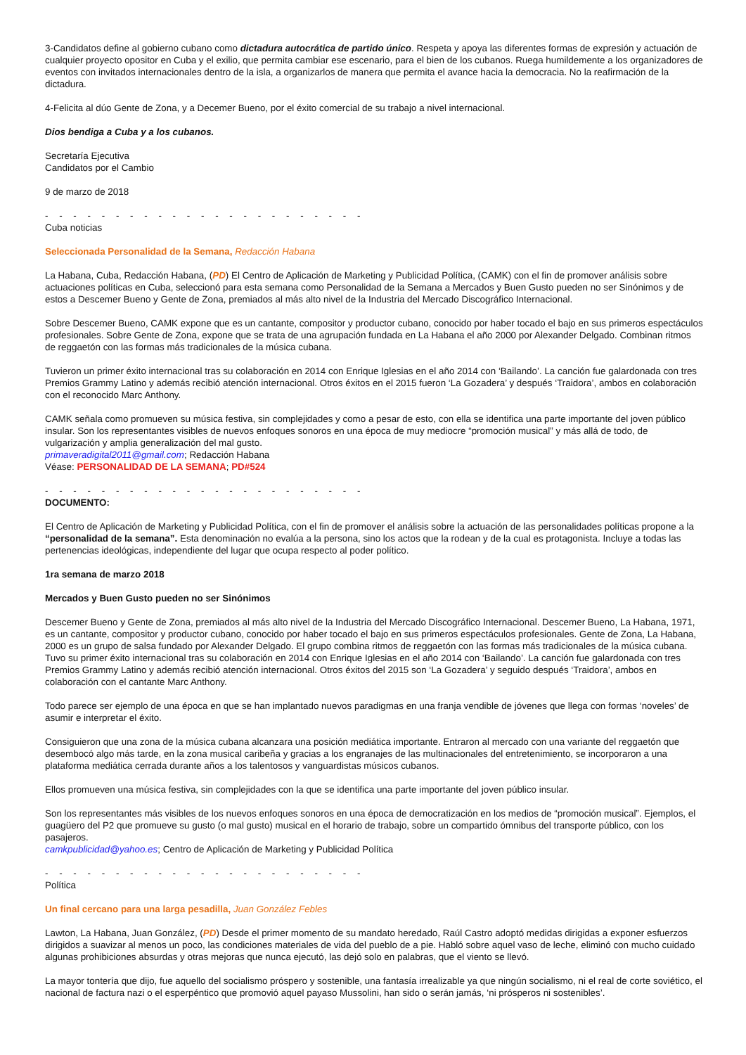3-Candidatos define al gobierno cubano como dictadura autocrática de partido único. Respeta y apoya las diferentes formas de expresión y actuación de cualquier proyecto opositor en Cuba y el exilio, que permita cambiar ese escenario, para el bien de los cubanos. Ruega humildemente a los organizadores de eventos con invitados internacionales dentro de la isla, a organizarlos de manera que permita el avance hacia la democracia. No la reafirmación de la dictadura.
4-Felicita al dúo Gente de Zona, y a Decemer Bueno, por el éxito comercial de su trabajo a nivel internacional.
Dios bendiga a Cuba y a los cubanos.
Secretaría Ejecutiva
Candidatos por el Cambio
9 de marzo de 2018
- - - - - - - - - - - - - - - - - - - - - - -
Cuba noticias
Seleccionada Personalidad de la Semana, Redacción Habana
La Habana, Cuba, Redacción Habana, (PD) El Centro de Aplicación de Marketing y Publicidad Política, (CAMK) con el fin de promover análisis sobre actuaciones políticas en Cuba, seleccionó para esta semana como Personalidad de la Semana a Mercados y Buen Gusto pueden no ser Sinónimos y de estos a Descemer Bueno y Gente de Zona, premiados al más alto nivel de la Industria del Mercado Discográfico Internacional.
Sobre Descemer Bueno, CAMK expone que es un cantante, compositor y productor cubano, conocido por haber tocado el bajo en sus primeros espectáculos profesionales. Sobre Gente de Zona, expone que se trata de una agrupación fundada en La Habana el año 2000 por Alexander Delgado. Combinan ritmos de reggaetón con las formas más tradicionales de la música cubana.
Tuvieron un primer éxito internacional tras su colaboración en 2014 con Enrique Iglesias en el año 2014 con ‘Bailando’. La canción fue galardonada con tres Premios Grammy Latino y además recibió atención internacional. Otros éxitos en el 2015 fueron ‘La Gozadera’ y después ‘Traidora’, ambos en colaboración con el reconocido Marc Anthony.
CAMK señala como promueven su música festiva, sin complejidades y como a pesar de esto, con ella se identifica una parte importante del joven público insular. Son los representantes visibles de nuevos enfoques sonoros en una época de muy mediocre “promoción musical” y más allá de todo, de vulgarización y amplia generalización del mal gusto.
primaveradigital2011@gmail.com; Redacción Habana
Véase: PERSONALIDAD DE LA SEMANA; PD#524
- - - - - - - - - - - - - - - - - - - - - - -
DOCUMENTO:
El Centro de Aplicación de Marketing y Publicidad Política, con el fin de promover el análisis sobre la actuación de las personalidades políticas propone a la “personalidad de la semana”. Esta denominación no evalúa a la persona, sino los actos que la rodean y de la cual es protagonista. Incluye a todas las pertenencias ideológicas, independiente del lugar que ocupa respecto al poder político.
1ra semana de marzo 2018
Mercados y Buen Gusto pueden no ser Sinónimos
Descemer Bueno y Gente de Zona, premiados al más alto nivel de la Industria del Mercado Discográfico Internacional. Descemer Bueno, La Habana, 1971, es un cantante, compositor y productor cubano, conocido por haber tocado el bajo en sus primeros espectáculos profesionales. Gente de Zona, La Habana, 2000 es un grupo de salsa fundado por Alexander Delgado. El grupo combina ritmos de reggaetón con las formas más tradicionales de la música cubana. Tuvo su primer éxito internacional tras su colaboración en 2014 con Enrique Iglesias en el año 2014 con ‘Bailando’. La canción fue galardonada con tres Premios Grammy Latino y además recibió atención internacional. Otros éxitos del 2015 son ‘La Gozadera’ y seguido después ‘Traidora’, ambos en colaboración con el cantante Marc Anthony.
Todo parece ser ejemplo de una época en que se han implantado nuevos paradigmas en una franja vendible de jóvenes que llega con formas ‘noveles’ de asumir e interpretar el éxito.
Consiguieron que una zona de la música cubana alcanzara una posición mediática importante. Entraron al mercado con una variante del reggaetón que desembocó algo más tarde, en la zona musical caribeña y gracias a los engranajes de las multinacionales del entretenimiento, se incorporaron a una plataforma mediática cerrada durante años a los talentosos y vanguardistas músicos cubanos.
Ellos promueven una música festiva, sin complejidades con la que se identifica una parte importante del joven público insular.
Son los representantes más visibles de los nuevos enfoques sonoros en una época de democratización en los medios de “promoción musical”. Ejemplos, el guagüero del P2 que promueve su gusto (o mal gusto) musical en el horario de trabajo, sobre un compartido ómnibus del transporte público, con los pasajeros.
camkpublicidad@yahoo.es; Centro de Aplicación de Marketing y Publicidad Política
- - - - - - - - - - - - - - - - - - - - - - -
Política
Un final cercano para una larga pesadilla, Juan González Febles
Lawton, La Habana, Juan González, (PD) Desde el primer momento de su mandato heredado, Raúl Castro adoptó medidas dirigidas a exponer esfuerzos dirigidos a suavizar al menos un poco, las condiciones materiales de vida del pueblo de a pie. Habló sobre aquel vaso de leche, eliminó con mucho cuidado algunas prohibiciones absurdas y otras mejoras que nunca ejecutó, las dejó solo en palabras, que el viento se llevó.
La mayor tontería que dijo, fue aquello del socialismo próspero y sostenible, una fantasía irrealizable ya que ningún socialismo, ni el real de corte soviético, el nacional de factura nazi o el esperpéntico que promovió aquel payaso Mussolini, han sido o serán jamás, ‘ni prósperos ni sostenibles’.